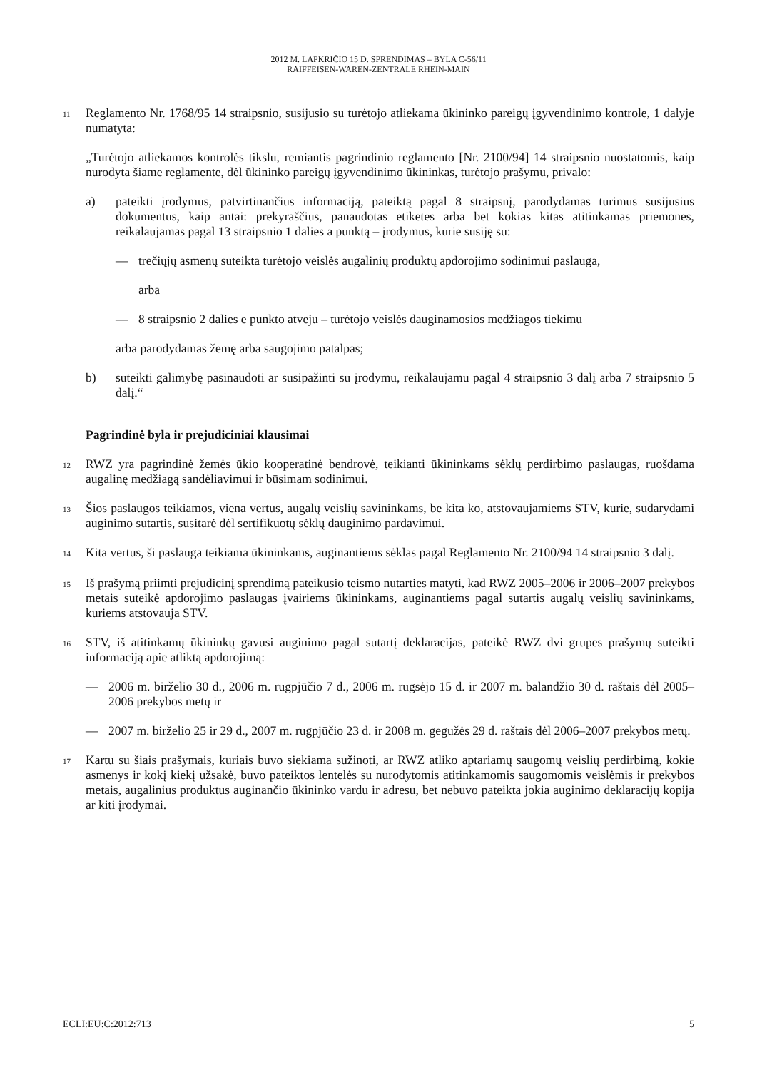2012 M. LAPKRIČIO 15 D. SPRENDIMAS – BYLA C-56/11
RAIFFEISEN-WAREN-ZENTRALE RHEIN-MAIN
11
Reglamento Nr. 1768/95 14 straipsnio, susijusio su turėtojo atliekama ūkininko pareigų įgyvendinimo kontrole, 1 dalyje numatyta:
„Turėtojo atliekamos kontrolės tikslu, remiantis pagrindinio reglamento [Nr. 2100/94] 14 straipsnio nuostatomis, kaip nurodyta šiame reglamente, dėl ūkininko pareigų įgyvendinimo ūkininkas, turėtojo prašymu, privalo:
a) pateikti įrodymus, patvirtinančius informaciją, pateiktą pagal 8 straipsnį, parodydamas turimus susijusius dokumentus, kaip antai: prekyraščius, panaudotas etiketes arba bet kokias kitas atitinkamas priemones, reikalaujamas pagal 13 straipsnio 1 dalies a punktą – įrodymus, kurie susiję su:
— trečiųjų asmenų suteikta turėtojo veislės augalinių produktų apdorojimo sodinimui paslauga,
arba
— 8 straipsnio 2 dalies e punkto atveju – turėtojo veislės dauginamosios medžiagos tiekimu
arba parodydamas žemę arba saugojimo patalpas;
b) suteikti galimybę pasinaudoti ar susipažinti su įrodymu, reikalaujamu pagal 4 straipsnio 3 dalį arba 7 straipsnio 5 dalį.“
Pagrindinė byla ir prejudiciniai klausimai
12
RWZ yra pagrindinė žemės ūkio kooperatinė bendrovė, teikianti ūkininkams sėklų perdirbimo paslaugas, ruošdama augalinę medžiagą sandėliavimui ir būsimam sodinimui.
13
Šios paslaugos teikiamos, viena vertus, augalų veislių savininkams, be kita ko, atstovaujamiems STV, kurie, sudarydami auginimo sutartis, susitarė dėl sertifikuotų sėklų dauginimo pardavimui.
14
Kita vertus, ši paslauga teikiama ūkininkams, auginantiems sėklas pagal Reglamento Nr. 2100/94 14 straipsnio 3 dalį.
15
Iš prašymą priimti prejudicinį sprendimą pateikusio teismo nutarties matyti, kad RWZ 2005–2006 ir 2006–2007 prekybos metais suteikė apdorojimo paslaugas įvairiems ūkininkams, auginantiems pagal sutartis augalų veislių savininkams, kuriems atstovauja STV.
16
STV, iš atitinkamų ūkininkų gavusi auginimo pagal sutartį deklaracijas, pateikė RWZ dvi grupes prašymų suteikti informaciją apie atliktą apdorojimą:
— 2006 m. birželio 30 d., 2006 m. rugpjūčio 7 d., 2006 m. rugsėjo 15 d. ir 2007 m. balandžio 30 d. raštais dėl 2005–2006 prekybos metų ir
— 2007 m. birželio 25 ir 29 d., 2007 m. rugpjūčio 23 d. ir 2008 m. gegužės 29 d. raštais dėl 2006–2007 prekybos metų.
17
Kartu su šiais prašymais, kuriais buvo siekiama sužinoti, ar RWZ atliko aptariamų saugomų veislių perdirbimą, kokie asmenys ir kokį kiekį užsakė, buvo pateiktos lentelės su nurodytomis atitinkamomis saugomomis veislėmis ir prekybos metais, augalinius produktus auginančio ūkininko vardu ir adresu, bet nebuvo pateikta jokia auginimo deklaracijų kopija ar kiti įrodymai.
ECLI:EU:C:2012:713 5